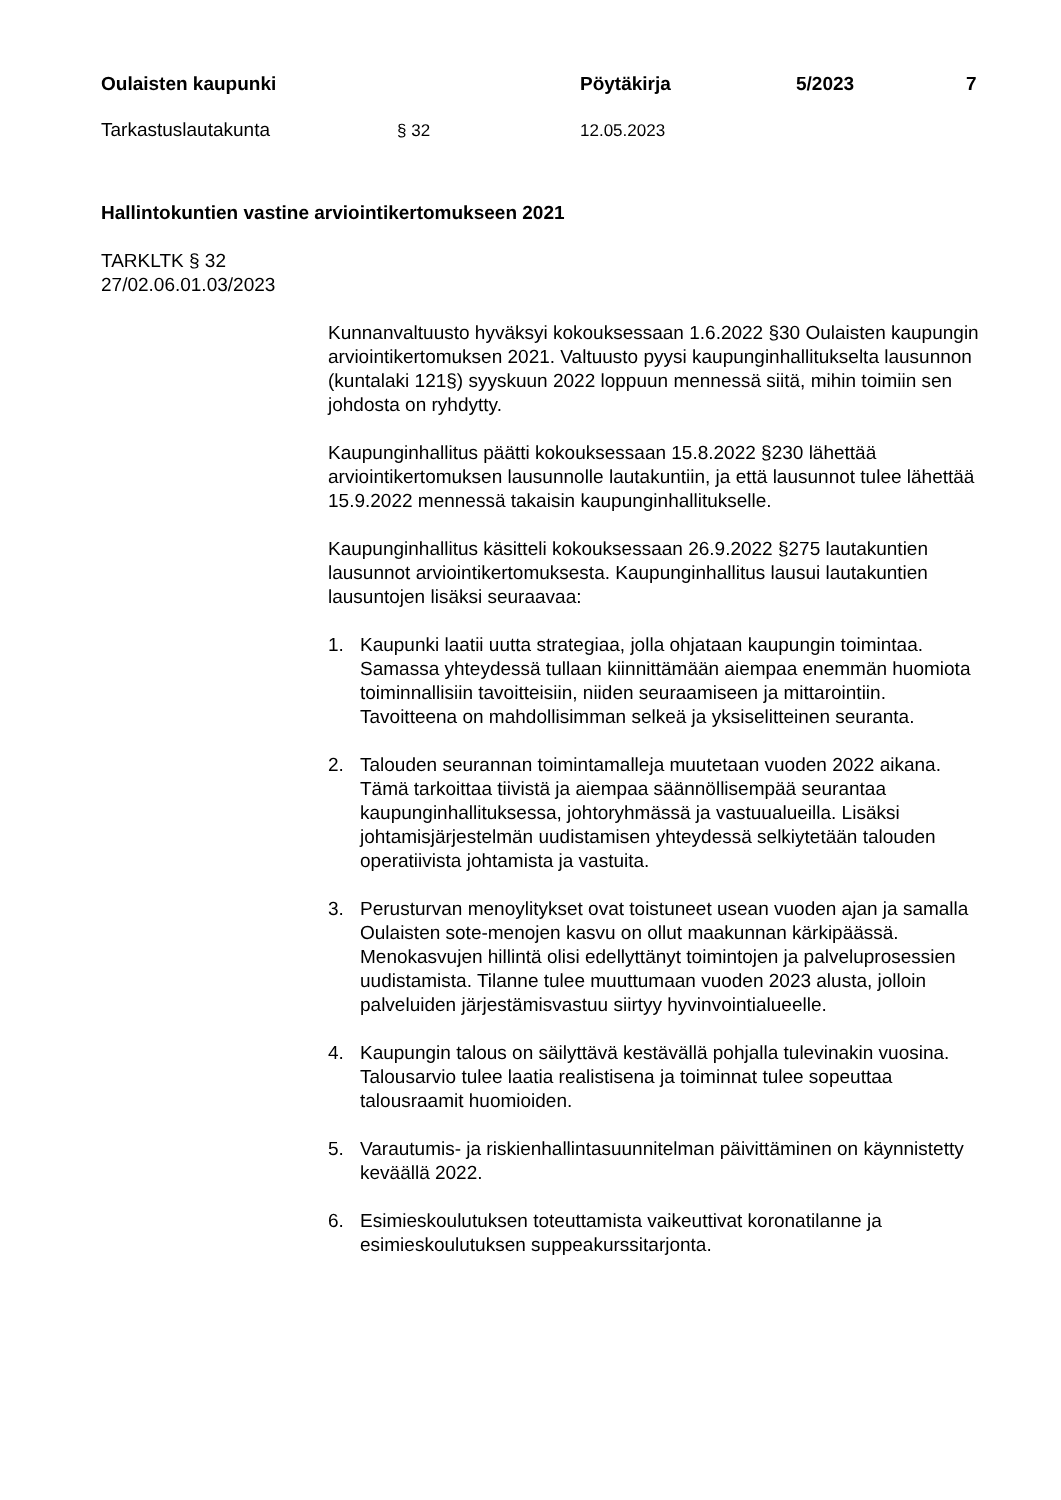Oulaisten kaupunki Pöytäkirja 5/2023 7
Tarkastuslautakunta § 32 12.05.2023
Hallintokuntien vastine arviointikertomukseen 2021
TARKLTK § 32
27/02.06.01.03/2023
Kunnanvaltuusto hyväksyi kokouksessaan 1.6.2022 §30 Oulaisten kaupungin arviointikertomuksen 2021. Valtuusto pyysi kaupunginhallitukselta lausunnon (kuntalaki 121§) syyskuun 2022 loppuun mennessä siitä, mihin toimiin sen johdosta on ryhdytty.
Kaupunginhallitus päätti kokouksessaan 15.8.2022 §230 lähettää arviointikertomuksen lausunnolle lautakuntiin, ja että lausunnot tulee lähettää 15.9.2022 mennessä takaisin kaupunginhallitukselle.
Kaupunginhallitus käsitteli kokouksessaan 26.9.2022 §275 lautakuntien lausunnot arviointikertomuksesta. Kaupunginhallitus lausui lautakuntien lausuntojen lisäksi seuraavaa:
1. Kaupunki laatii uutta strategiaa, jolla ohjataan kaupungin toimintaa. Samassa yhteydessä tullaan kiinnittämään aiempaa enemmän huomiota toiminnallisiin tavoitteisiin, niiden seuraamiseen ja mittarointiin. Tavoitteena on mahdollisimman selkeä ja yksiselitteinen seuranta.
2. Talouden seurannan toimintamalleja muutetaan vuoden 2022 aikana. Tämä tarkoittaa tiivistä ja aiempaa säännöllisempää seurantaa kaupunginhallituksessa, johtoryhmässä ja vastuualueilla. Lisäksi johtamisjärjestelmän uudistamisen yhteydessä selkiytetään talouden operatiivista johtamista ja vastuita.
3. Perusturvan menoylitykset ovat toistuneet usean vuoden ajan ja samalla Oulaisten sote-menojen kasvu on ollut maakunnan kärkipäässä. Menokasvujen hillintä olisi edellyttänyt toimintojen ja palveluprosessien uudistamista. Tilanne tulee muuttumaan vuoden 2023 alusta, jolloin palveluiden järjestämisvastuu siirtyy hyvinvointialueelle.
4. Kaupungin talous on säilyttävä kestävällä pohjalla tulevinakin vuosina. Talousarvio tulee laatia realistisena ja toiminnat tulee sopeuttaa talousraamit huomioiden.
5. Varautumis- ja riskienhallintasuunnitelman päivittäminen on käynnistetty keväällä 2022.
6. Esimieskoulutuksen toteuttamista vaikeuttivat koronatilanne ja esimieskoulutuksen suppeakurssitarjonta.